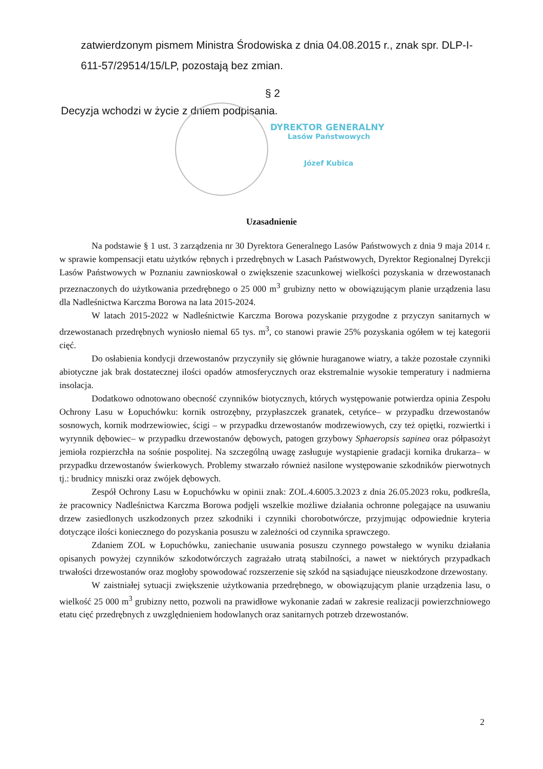zatwierdzonym pismem Ministra Środowiska z dnia 04.08.2015 r., znak spr. DLP-I-611-57/29514/15/LP, pozostają bez zmian.
§ 2
Decyzja wchodzi w życie z dniem podpisania.
DYREKTOR GENERALNY
Lasów Państwowych
Józef Kubica
Uzasadnienie
Na podstawie § 1 ust. 3 zarządzenia nr 30 Dyrektora Generalnego Lasów Państwowych z dnia 9 maja 2014 r. w sprawie kompensacji etatu użytków rębnych i przedrębnych w Lasach Państwowych, Dyrektor Regionalnej Dyrekcji Lasów Państwowych w Poznaniu zawnioskował o zwiększenie szacunkowej wielkości pozyskania w drzewostanach przeznaczonych do użytkowania przedrębnego o 25 000 m<sup>3</sup> grubizny netto w obowiązującym planie urządzenia lasu dla Nadleśnictwa Karczma Borowa na lata 2015-2024.
W latach 2015-2022 w Nadleśnictwie Karczma Borowa pozyskanie przygodne z przyczyn sanitarnych w drzewostanach przedrębnych wyniosło niemal 65 tys. m<sup>3</sup>, co stanowi prawie 25% pozyskania ogółem w tej kategorii cięć.
Do osłabienia kondycji drzewostanów przyczyniły się głównie huraganowe wiatry, a także pozostałe czynniki abiotyczne jak brak dostatecznej ilości opadów atmosferycznych oraz ekstremalnie wysokie temperatury i nadmierna insolacja.
Dodatkowo odnotowano obecność czynników biotycznych, których występowanie potwierdza opinia Zespołu Ochrony Lasu w Łopuchówku: kornik ostrozębny, przypłaszczek granatek, cetyńce– w przypadku drzewostanów sosnowych, kornik modrzewiowiec, ścigi – w przypadku drzewostanów modrzewiowych, czy też opiętki, rozwiertki i wyrynnik dębowiec– w przypadku drzewostanów dębowych, patogen grzybowy Sphaeropsis sapinea oraz półpasożyt jemioła rozpierzchła na sośnie pospolitej. Na szczególną uwagę zasługuje wystąpienie gradacji kornika drukarza– w przypadku drzewostanów świerkowych. Problemy stwarzało również nasilone występowanie szkodników pierwotnych tj.: brudnicy mniszki oraz zwójek dębowych.
Zespół Ochrony Lasu w Łopuchówku w opinii znak: ZOL.4.6005.3.2023 z dnia 26.05.2023 roku, podkreśla, że pracownicy Nadleśnictwa Karczma Borowa podjęli wszelkie możliwe działania ochronne polegające na usuwaniu drzew zasiedlonych uszkodzonych przez szkodniki i czynniki chorobotwórcze, przyjmując odpowiednie kryteria dotyczące ilości koniecznego do pozyskania posuszu w zależności od czynnika sprawczego.
Zdaniem ZOL w Łopuchówku, zaniechanie usuwania posuszu czynnego powstałego w wyniku działania opisanych powyżej czynników szkodotwórczych zagrażało utratą stabilności, a nawet w niektórych przypadkach trwałości drzewostanów oraz mogłoby spowodować rozszerzenie się szkód na sąsiadujące nieuszkodzone drzewostany.
W zaistniałej sytuacji zwiększenie użytkowania przedrębnego, w obowiązującym planie urządzenia lasu, o wielkość 25 000 m<sup>3</sup> grubizny netto, pozwoli na prawidłowe wykonanie zadań w zakresie realizacji powierzchniowego etatu cięć przedrębnych z uwzględnieniem hodowlanych oraz sanitarnych potrzeb drzewostanów.
2